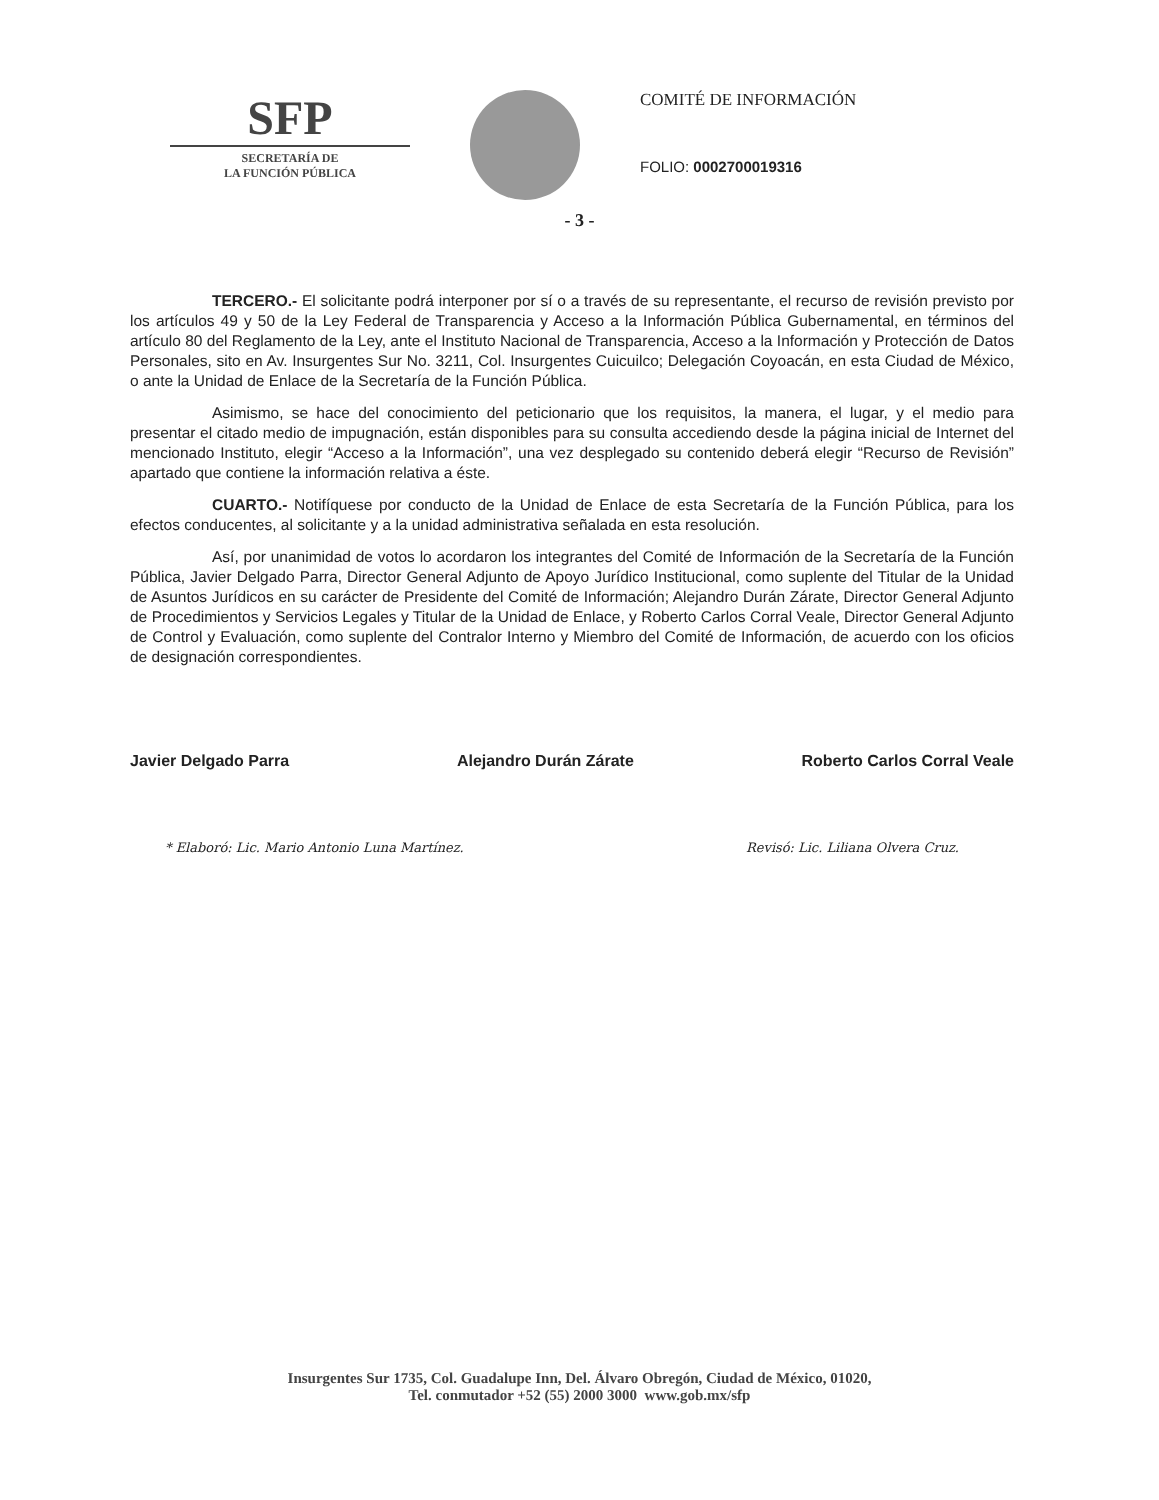SFP
SECRETARÍA DE
LA FUNCIÓN PÚBLICA
COMITÉ DE INFORMACIÓN
FOLIO: 0002700019316
- 3 -
TERCERO.- El solicitante podrá interponer por sí o a través de su representante, el recurso de revisión previsto por los artículos 49 y 50 de la Ley Federal de Transparencia y Acceso a la Información Pública Gubernamental, en términos del artículo 80 del Reglamento de la Ley, ante el Instituto Nacional de Transparencia, Acceso a la Información y Protección de Datos Personales, sito en Av. Insurgentes Sur No. 3211, Col. Insurgentes Cuicuilco; Delegación Coyoacán, en esta Ciudad de México, o ante la Unidad de Enlace de la Secretaría de la Función Pública.
Asimismo, se hace del conocimiento del peticionario que los requisitos, la manera, el lugar, y el medio para presentar el citado medio de impugnación, están disponibles para su consulta accediendo desde la página inicial de Internet del mencionado Instituto, elegir “Acceso a la Información”, una vez desplegado su contenido deberá elegir “Recurso de Revisión” apartado que contiene la información relativa a éste.
CUARTO.- Notifíquese por conducto de la Unidad de Enlace de esta Secretaría de la Función Pública, para los efectos conducentes, al solicitante y a la unidad administrativa señalada en esta resolución.
Así, por unanimidad de votos lo acordaron los integrantes del Comité de Información de la Secretaría de la Función Pública, Javier Delgado Parra, Director General Adjunto de Apoyo Jurídico Institucional, como suplente del Titular de la Unidad de Asuntos Jurídicos en su carácter de Presidente del Comité de Información; Alejandro Durán Zárate, Director General Adjunto de Procedimientos y Servicios Legales y Titular de la Unidad de Enlace, y Roberto Carlos Corral Veale, Director General Adjunto de Control y Evaluación, como suplente del Contralor Interno y Miembro del Comité de Información, de acuerdo con los oficios de designación correspondientes.
Javier Delgado Parra Alejandro Durán Zárate Roberto Carlos Corral Veale
* Elaboró: Lic. Mario Antonio Luna Martínez. Revisó: Lic. Liliana Olvera Cruz.
Insurgentes Sur 1735, Col. Guadalupe Inn, Del. Álvaro Obregón, Ciudad de México, 01020,
Tel. conmutador +52 (55) 2000 3000 www.gob.mx/sfp